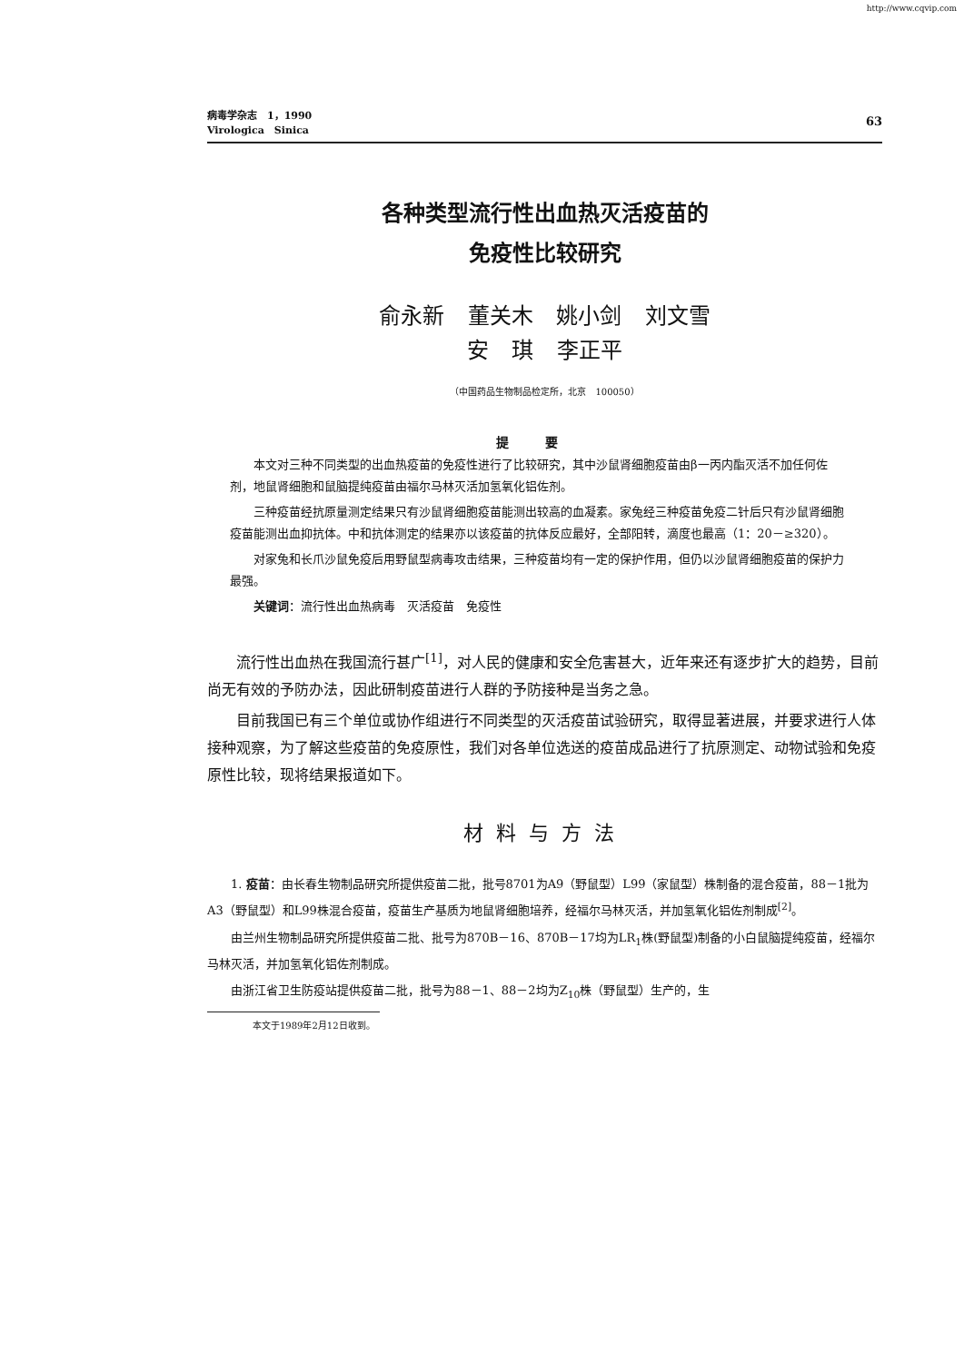http://www.cqvip.com
病毒学杂志　1，1990
Virologica　Sinica
63
各种类型流行性出血热灭活疫苗的
免疫性比较研究
俞永新 董关木 姚小剑 刘文雪
安 琪 李正平
（中国药品生物制品检定所，北京　100050）
提要
本文对三种不同类型的出血热疫苗的免疫性进行了比较研究，其中沙鼠肾细胞疫苗由β一丙内酯灭活不加任何佐剂，地鼠肾细胞和鼠脑提纯疫苗由福尔马林灭活加氢氧化铝佐剂。
三种疫苗经抗原量测定结果只有沙鼠肾细胞疫苗能测出较高的血凝素。家兔经三种疫苗免疫二针后只有沙鼠肾细胞疫苗能测出血抑抗体。中和抗体测定的结果亦以该疫苗的抗体反应最好，全部阳转，滴度也最高（1：20－≥320）。
对家兔和长爪沙鼠免疫后用野鼠型病毒攻击结果，三种疫苗均有一定的保护作用，但仍以沙鼠肾细胞疫苗的保护力最强。
关键词：流行性出血热病毒　灭活疫苗　免疫性
流行性出血热在我国流行甚广<sup>[1]</sup>，对人民的健康和安全危害甚大，近年来还有逐步扩大的趋势，目前尚无有效的予防办法，因此研制疫苗进行人群的予防接种是当务之急。
目前我国已有三个单位或协作组进行不同类型的灭活疫苗试验研究，取得显著进展，并要求进行人体接种观察，为了解这些疫苗的免疫原性，我们对各单位选送的疫苗成品进行了抗原测定、动物试验和免疫原性比较，现将结果报道如下。
材料与方法
1. 疫苗：由长春生物制品研究所提供疫苗二批，批号8701为A9（野鼠型）L99（家鼠型）株制备的混合疫苗，88－1批为A3（野鼠型）和L99株混合疫苗，疫苗生产基质为地鼠肾细胞培养，经福尔马林灭活，并加氢氧化铝佐剂制成<sup>[2]</sup>。
由兰州生物制品研究所提供疫苗二批、批号为870B－16、870B－17均为LR<sub>1</sub>株(野鼠型)制备的小白鼠脑提纯疫苗，经福尔马林灭活，并加氢氧化铝佐剂制成。
由浙江省卫生防疫站提供疫苗二批，批号为88－1、88－2均为Z<sub>10</sub>株（野鼠型）生产的，生
本文于1989年2月12日收到。